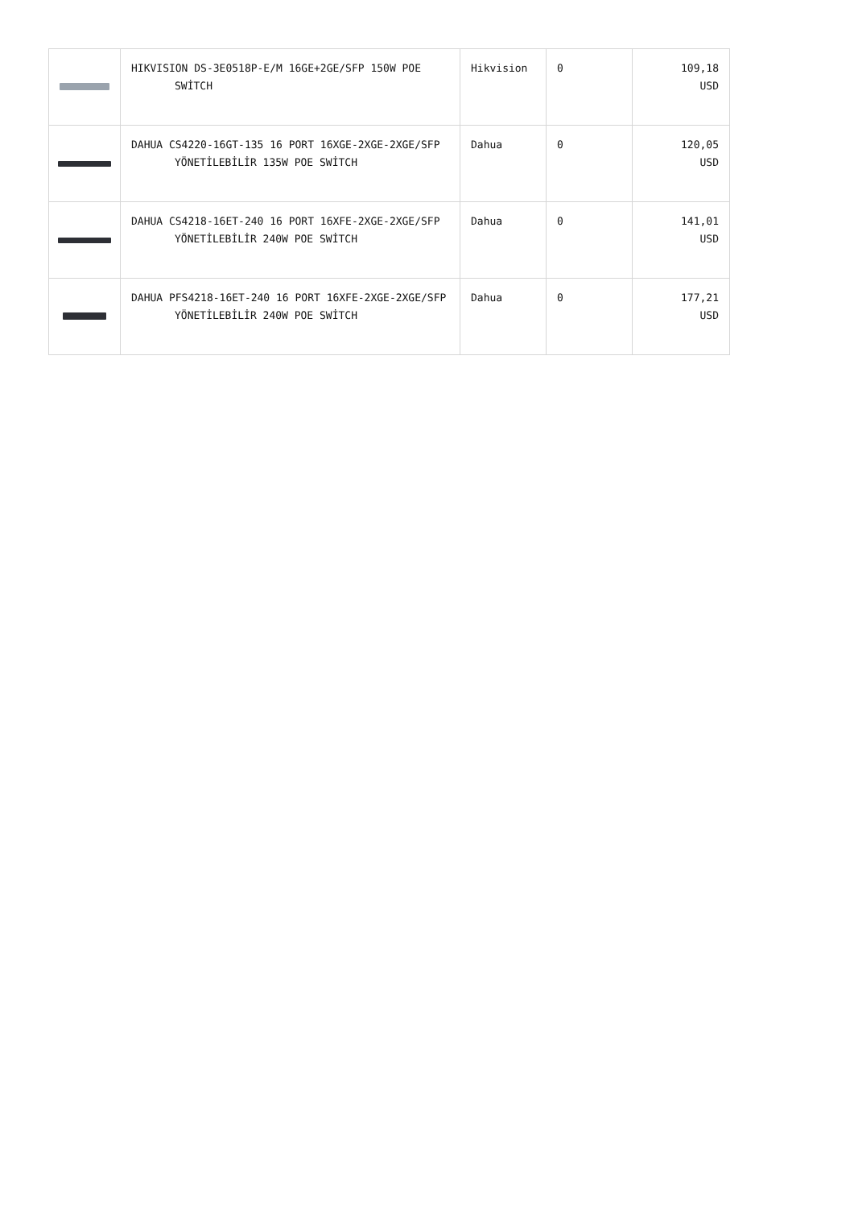| | HIKVISION DS-3E0518P-E/M 16GE+2GE/SFP 150W POE SWİTCH | Hikvision | 0 | 109,18 USD |
| | DAHUA CS4220-16GT-135 16 PORT 16XGE-2XGE-2XGE/SFP YÖNETİLEBİLİR 135W POE SWİTCH | Dahua | 0 | 120,05 USD |
| | DAHUA CS4218-16ET-240 16 PORT 16XFE-2XGE-2XGE/SFP YÖNETİLEBİLİR 240W POE SWİTCH | Dahua | 0 | 141,01 USD |
| | DAHUA PFS4218-16ET-240 16 PORT 16XFE-2XGE-2XGE/SFP YÖNETİLEBİLİR 240W POE SWİTCH | Dahua | 0 | 177,21 USD |